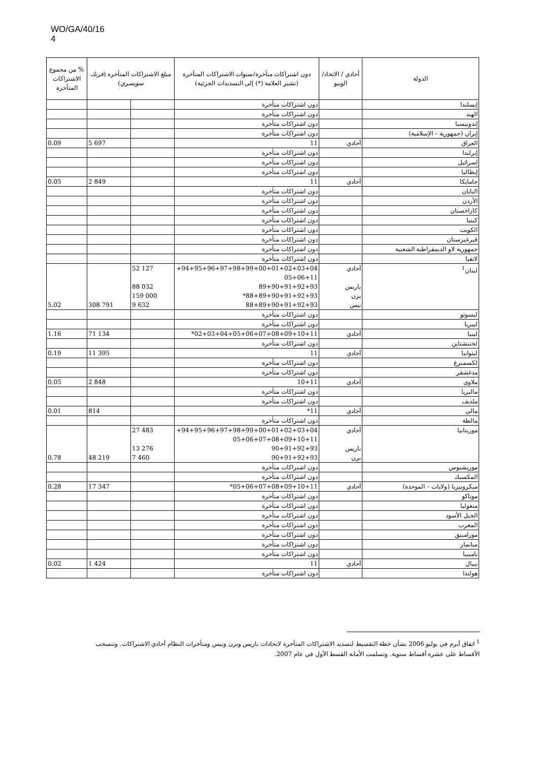WO/GA/40/16
4
| الدولة | أحادي / الاتحاد/ الويبو | دون اشتراكات متأخرة/سنوات الاشتراكات المتأخرة (تشير العلامة (*) إلى التسديدات الجزئية) | مبلغ الاشتراكات المتأخرة ( فرنك سويسري ) | | % من مجموع الاشتراكات المتأخرة |
| --- | --- | --- | --- | --- | --- |
| إيسلندا | | دون اشتراكات متأخرة | | | |
| الهند | | دون اشتراكات متأخرة | | | |
| إندونيسيا | | دون اشتراكات متأخرة | | | |
| إيران (جمهورية – الإسلامية) | | دون اشتراكات متأخرة | | | |
| العراق | أحادي | 11 | | 5 697 | 0.09 |
| إيرلندا | | دون اشتراكات متأخرة | | | |
| إسرائيل | | دون اشتراكات متأخرة | | | |
| إيطاليا | | دون اشتراكات متأخرة | | | |
| جامايكا | أحادي | 11 | | 2 849 | 0.05 |
| اليابان | | دون اشتراكات متأخرة | | | |
| الأردن | | دون اشتراكات متأخرة | | | |
| كازاخستان | | دون اشتراكات متأخرة | | | |
| كينيا | | دون اشتراكات متأخرة | | | |
| الكويت | | دون اشتراكات متأخرة | | | |
| قيرغيزستان | | دون اشتراكات متأخرة | | | |
| جمهورية لاو الديمقراطية الشعبية | | دون اشتراكات متأخرة | | | |
| لاتفيا | | دون اشتراكات متأخرة | | | |
| لبنان<sup>1</sup> | أحادي باريس برن نيس | 94+95+96+97+98+99+00+01+02+03+04+ 05+06+11 89+90+91+92+93 88+89+90+91+92+93* 88+89+90+91+92+93 | 52 127 88 032 159 000 9 632 | 308 791 | 5.02 |
| ليسوتو | | دون اشتراكات متأخرة | | | |
| ليبريا | | دون اشتراكات متأخرة | | | |
| ليبيا | أحادي | 02+03+04+05+06+07+08+09+10+11* | | 71 134 | 1.16 |
| لختنشتاين | | دون اشتراكات متأخرة | | | |
| ليتوانيا | أحادي | 11 | | 11 395 | 0.19 |
| لكسمبرغ | | دون اشتراكات متأخرة | | | |
| مدغشقر | | دون اشتراكات متأخرة | | | |
| ملاوي | أحادي | 10+11 | | 2 848 | 0.05 |
| ماليزيا | | دون اشتراكات متأخرة | | | |
| ملديف | | دون اشتراكات متأخرة | | | |
| مالي | أحادي | 11* | | 814 | 0.01 |
| مالطة | | دون اشتراكات متأخرة | | | |
| موريتانيا | أحادي باريس برن | 94+95+96+97+98+99+00+01+02+03+04+ 05+06+07+08+09+10+11 90+91+92+93 90+91+92+93 | 27 483 13 276 7 460 | 48 219 | 0.78 |
| موريشيوس | | دون اشتراكات متأخرة | | | |
| المكسيك | | دون اشتراكات متأخرة | | | |
| ميكرونيزيا (ولايات – الموحدة) | أحادي | 05+06+07+08+09+10+11* | | 17 347 | 0.28 |
| موناكو | | دون اشتراكات متأخرة | | | |
| منغوليا | | دون اشتراكات متأخرة | | | |
| الجبل الأسود | | دون اشتراكات متأخرة | | | |
| المغرب | | دون اشتراكات متأخرة | | | |
| موزامبيق | | دون اشتراكات متأخرة | | | |
| ميانمار | | دون اشتراكات متأخرة | | | |
| ناميبيا | | دون اشتراكات متأخرة | | | |
| نيبال | أحادي | 11 | | 1 424 | 0.02 |
| هولندا | | دون اشتراكات متأخرة | | | |
<sup>1</sup> اتفاق أبرم في يوليو 2006 بشأن خطة التقسيط لتسديد الاشتراكات المتأخرة لاتحادات باريس وبرن ونيس ومتأخرات النظام أحادي الاشتراكات. وتنسحب الأقساط على عشرة أقساط سنوية. وتسلمت الأمانة القسط الأول في عام 2007.